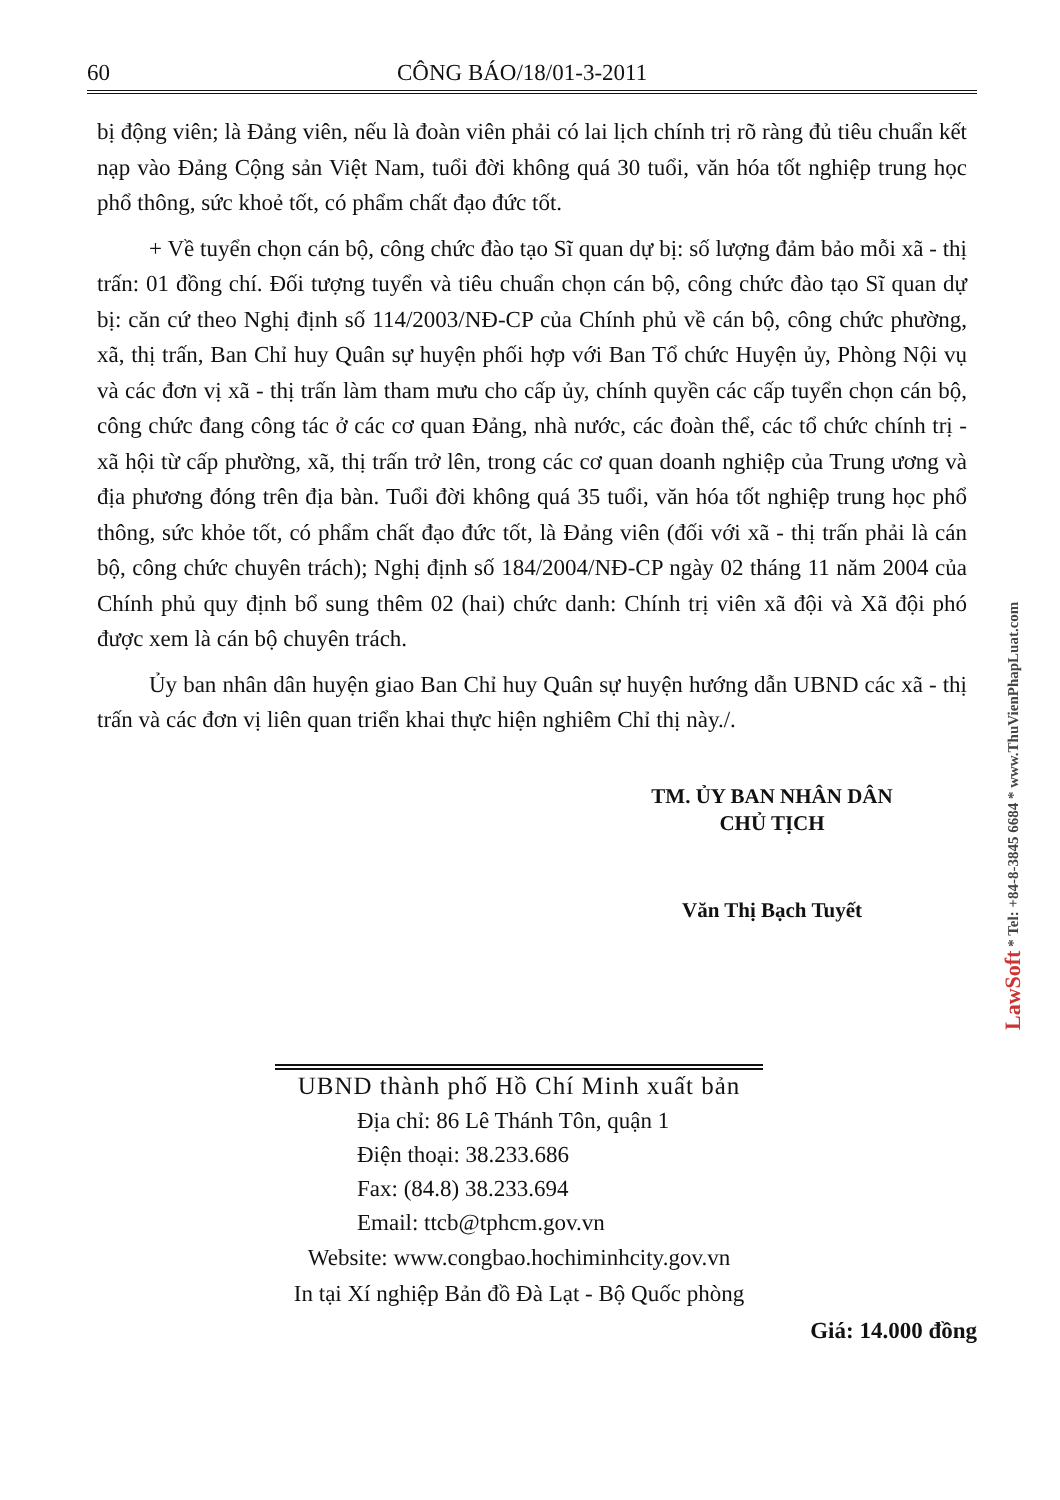60 CÔNG BÁO/18/01-3-2011
bị động viên; là Đảng viên, nếu là đoàn viên phải có lai lịch chính trị rõ ràng đủ tiêu chuẩn kết nạp vào Đảng Cộng sản Việt Nam, tuổi đời không quá 30 tuổi, văn hóa tốt nghiệp trung học phổ thông, sức khoẻ tốt, có phẩm chất đạo đức tốt.
+ Về tuyển chọn cán bộ, công chức đào tạo Sĩ quan dự bị: số lượng đảm bảo mỗi xã - thị trấn: 01 đồng chí. Đối tượng tuyển và tiêu chuẩn chọn cán bộ, công chức đào tạo Sĩ quan dự bị: căn cứ theo Nghị định số 114/2003/NĐ-CP của Chính phủ về cán bộ, công chức phường, xã, thị trấn, Ban Chỉ huy Quân sự huyện phối hợp với Ban Tổ chức Huyện ủy, Phòng Nội vụ và các đơn vị xã - thị trấn làm tham mưu cho cấp ủy, chính quyền các cấp tuyển chọn cán bộ, công chức đang công tác ở các cơ quan Đảng, nhà nước, các đoàn thể, các tổ chức chính trị - xã hội từ cấp phường, xã, thị trấn trở lên, trong các cơ quan doanh nghiệp của Trung ương và địa phương đóng trên địa bàn. Tuổi đời không quá 35 tuổi, văn hóa tốt nghiệp trung học phổ thông, sức khỏe tốt, có phẩm chất đạo đức tốt, là Đảng viên (đối với xã - thị trấn phải là cán bộ, công chức chuyên trách); Nghị định số 184/2004/NĐ-CP ngày 02 tháng 11 năm 2004 của Chính phủ quy định bổ sung thêm 02 (hai) chức danh: Chính trị viên xã đội và Xã đội phó được xem là cán bộ chuyên trách.
Ủy ban nhân dân huyện giao Ban Chỉ huy Quân sự huyện hướng dẫn UBND các xã - thị trấn và các đơn vị liên quan triển khai thực hiện nghiêm Chỉ thị này./.
TM. ỦY BAN NHÂN DÂN
CHỦ TỊCH
Văn Thị Bạch Tuyết
UBND thành phố Hồ Chí Minh xuất bản
Địa chỉ: 86 Lê Thánh Tôn, quận 1
Điện thoại: 38.233.686
Fax: (84.8) 38.233.694
Email: ttcb@tphcm.gov.vn
Website: www.congbao.hochiminhcity.gov.vn
In tại Xí nghiệp Bản đồ Đà Lạt - Bộ Quốc phòng
Giá: 14.000 đồng
LawSoft * Tel: +84-8-3845 6684 * www.ThuVienPhapLuat.com